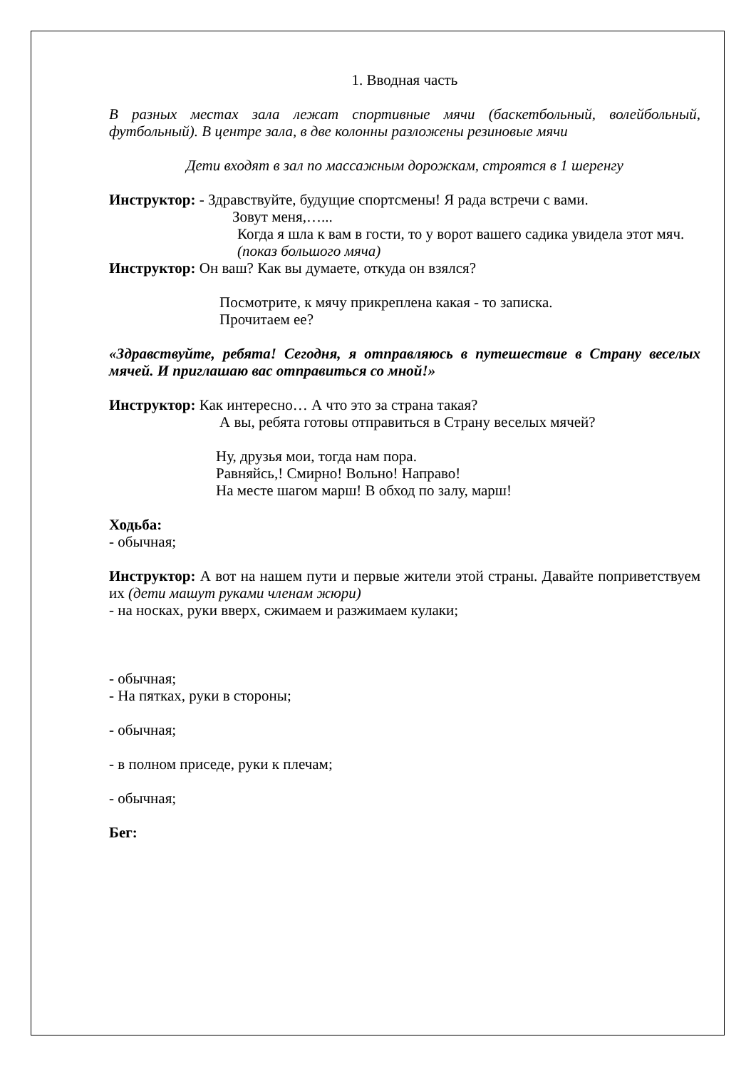1. Вводная часть
В разных местах зала лежат спортивные мячи (баскетбольный, волейбольный, футбольный). В центре зала, в две колонны разложены резиновые мячи
Дети входят в зал по массажным дорожкам, строятся в 1 шеренгу
Инструктор: - Здравствуйте, будущие спортсмены! Я рада встречи с вами.
Зовут меня,…...
Когда я шла к вам в гости, то у ворот вашего садика увидела этот мяч. (показ большого мяча)
Инструктор: Он ваш? Как вы думаете, откуда он взялся?
Посмотрите, к мячу прикреплена какая - то записка.
Прочитаем ее?
«Здравствуйте, ребята! Сегодня, я отправляюсь в путешествие в Страну веселых мячей. И приглашаю вас отправиться со мной!»
Инструктор: Как интересно… А что это за страна такая?
А вы, ребята готовы отправиться в Страну веселых мячей?
Ну, друзья мои, тогда нам пора.
Равняйсь,! Смирно! Вольно! Направо!
На месте шагом марш! В обход по залу, марш!
Ходьба:
- обычная;
Инструктор: А вот на нашем пути и первые жители этой страны. Давайте поприветствуем их (дети машут руками членам жюри)
- на носках, руки вверх, сжимаем и разжимаем кулаки;
- обычная;
- На пятках, руки в стороны;
- обычная;
- в полном приседе, руки к плечам;
- обычная;
Бег: